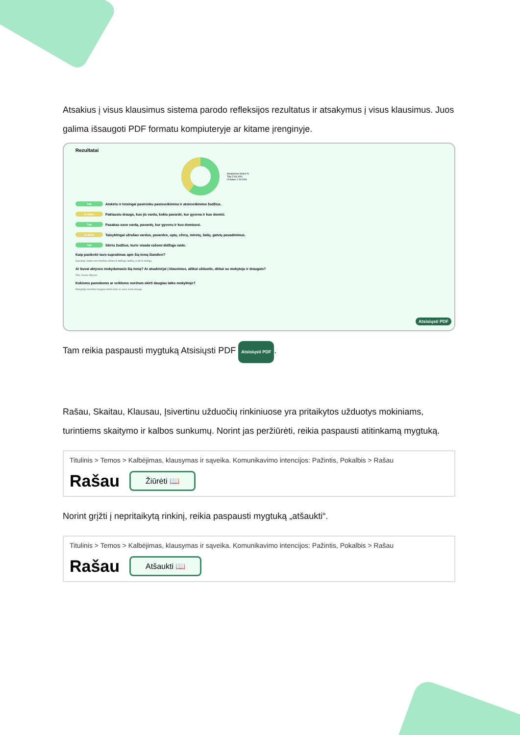Atsakius į visus klausimus sistema parodo refleksijos rezultatus ir atsakymus į visus klausimus. Juos galima išsaugoti PDF formatu kompiuteryje ar kitame įrenginyje.
Rezultatai
Atsakymas Kiekis %
Taip 3 60.00%
Iš dalies 2 40.00%
Taip Atskiriu ir teisingai pasirenku pasisveikinimo ir atsisveikinimo žodžius.
Iš dalies Paklausiu draugo, kuo jis vardu, kokia pavardė, kur gyvena ir kuo domisi.
Taip Pasakau savo vardą, pavardę, kur gyvenu ir kuo domiuosi.
Iš dalies Taisyklingai užrašau vardus, pavardes, upių, ežerų, miestų, šalių, gatvių pavadinimus.
Taip Skiriu žodžius, kurie visada rašomi didžiąja raide.
Kaip pasikeitė tavo supratimas apie šią temą šiandien?
Supratau, kodėl vieni žodžiai rašomi iš didžiųjų raidžių, o kiti iš mažųjų.
Ar buvai aktyvus mokydamasis šią temą? Ar atsakinėjai į klausimus, atlikai užduotis, dirbai su mokytoju ir draugais?
Taip, buvau aktyvus.
Kokioms pamokoms ar veikloms norėtum skirti daugiau laiko mokykloje?
Mokykloje norėčiau daugiau dirbti kartu su savo suolo draugu.
Atsisiųsti PDF
Tam reikia paspausti mygtuką Atsisiųsti PDF Atsisiųsti PDF.
Rašau, Skaitau, Klausau, Įsivertinu užduočių rinkiniuose yra pritaikytos užduotys mokiniams, turintiems skaitymo ir kalbos sunkumų. Norint jas peržiūrėti, reikia paspausti atitinkamą mygtuką.
Titulinis > Temos > Kalbėjimas, klausymas ir sąveika. Komunikavimo intencijos: Pažintis, Pokalbis > Rašau
Rašau Žiūrėti 📖
Norint grįžti į nepritaikytą rinkinį, reikia paspausti mygtuką „atšaukti“.
Titulinis > Temos > Kalbėjimas, klausymas ir sąveika. Komunikavimo intencijos: Pažintis, Pokalbis > Rašau
Rašau Atšaukti 📖